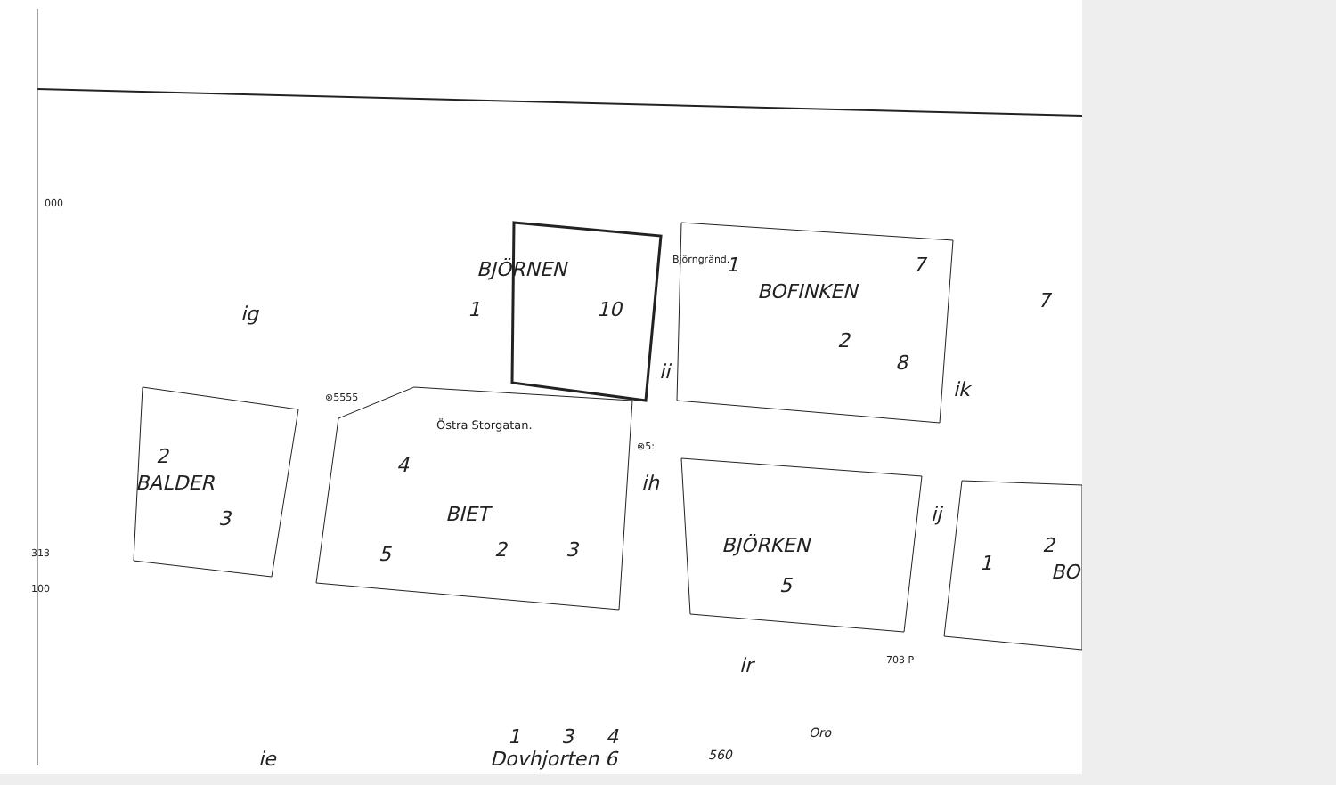000
BJÖRNEN
1 10
Björngränd. 1
BOFINKEN
7
7
ig
2
8
ii
ik
⊗5555
Östra Storgatan.
⊗5:
2 4
BALDER ih
BIET ij
3
BJÖRKEN
313 5 2 3 2
1 BO
100 5
703 P
ir
1 3 4 Oro
ie Dovhjorten 6 560